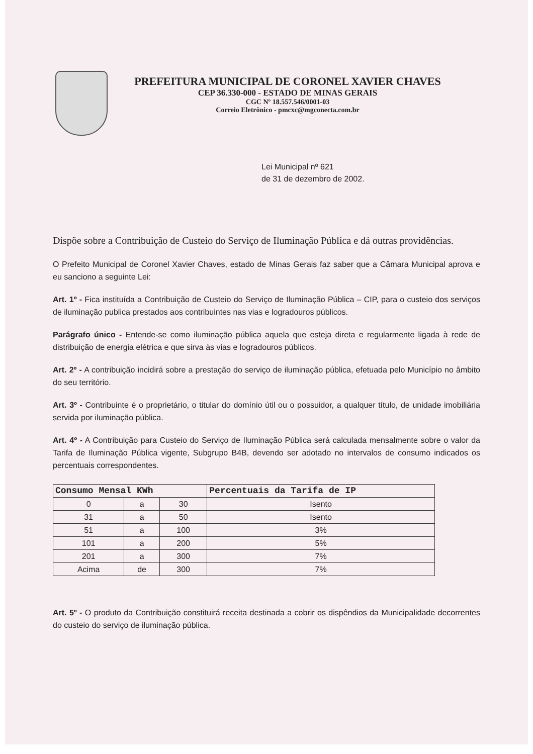PREFEITURA MUNICIPAL DE CORONEL XAVIER CHAVES
CEP 36.330-000 - ESTADO DE MINAS GERAIS
CGC Nº 18.557.546/0001-03
Correio Eletrônico - pmcxc@mgconecta.com.br
Lei Municipal nº 621
de 31 de dezembro de 2002.
Dispõe sobre a Contribuição de Custeio do Serviço de Iluminação Pública e dá outras providências.
O Prefeito Municipal de Coronel Xavier Chaves, estado de Minas Gerais faz saber que a Câmara Municipal aprova e eu sanciono a seguinte Lei:
Art. 1º - Fica instituída a Contribuição de Custeio do Serviço de Iluminação Pública – CIP, para o custeio dos serviços de iluminação publica prestados aos contribuintes nas vias e logradouros públicos.
Parágrafo único - Entende-se como iluminação pública aquela que esteja direta e regularmente ligada à rede de distribuição de energia elétrica e que sirva às vias e logradouros públicos.
Art. 2º - A contribuição incidirá sobre a prestação do serviço de iluminação pública, efetuada pelo Município no âmbito do seu território.
Art. 3º - Contribuinte é o proprietário, o titular do domínio útil ou o possuidor, a qualquer título, de unidade imobiliária servida por iluminação pública.
Art. 4º - A Contribuição para Custeio do Serviço de Iluminação Pública será calculada mensalmente sobre o valor da Tarifa de Iluminação Pública vigente, Subgrupo B4B, devendo ser adotado no intervalos de consumo indicados os percentuais correspondentes.
| Consumo Mensal KWh | | | Percentuais da Tarifa de IP |
| --- | --- | --- | --- |
| 0 | a | 30 | Isento |
| 31 | a | 50 | Isento |
| 51 | a | 100 | 3% |
| 101 | a | 200 | 5% |
| 201 | a | 300 | 7% |
| Acima | de | 300 | 7% |
Art. 5º - O produto da Contribuição constituirá receita destinada a cobrir os dispêndios da Municipalidade decorrentes do custeio do serviço de iluminação pública.